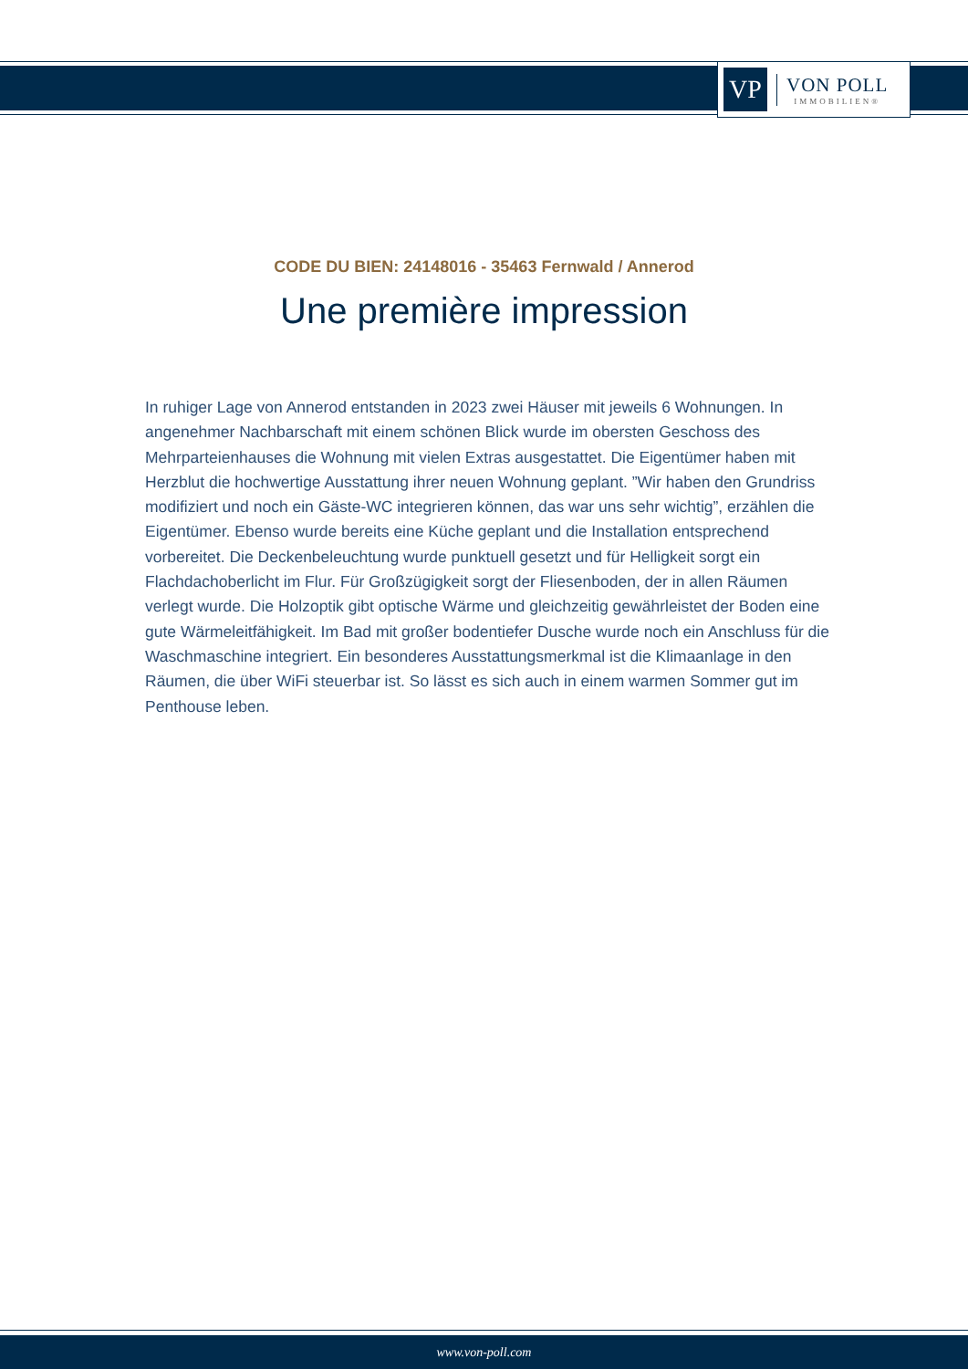VP
VON POLL
IMMOBILIEN®
CODE DU BIEN: 24148016 - 35463 Fernwald / Annerod
Une première impression
In ruhiger Lage von Annerod entstanden in 2023 zwei Häuser mit jeweils 6 Wohnungen. In angenehmer Nachbarschaft mit einem schönen Blick wurde im obersten Geschoss des Mehrparteienhauses die Wohnung mit vielen Extras ausgestattet. Die Eigentümer haben mit Herzblut die hochwertige Ausstattung ihrer neuen Wohnung geplant. ”Wir haben den Grundriss modifiziert und noch ein Gäste-WC integrieren können, das war uns sehr wichtig”, erzählen die Eigentümer. Ebenso wurde bereits eine Küche geplant und die Installation entsprechend vorbereitet. Die Deckenbeleuchtung wurde punktuell gesetzt und für Helligkeit sorgt ein Flachdachoberlicht im Flur. Für Großzügigkeit sorgt der Fliesenboden, der in allen Räumen verlegt wurde. Die Holzoptik gibt optische Wärme und gleichzeitig gewährleistet der Boden eine gute Wärmeleitfähigkeit. Im Bad mit großer bodentiefer Dusche wurde noch ein Anschluss für die Waschmaschine integriert. Ein besonderes Ausstattungsmerkmal ist die Klimaanlage in den Räumen, die über WiFi steuerbar ist. So lässt es sich auch in einem warmen Sommer gut im Penthouse leben.
www.von-poll.com